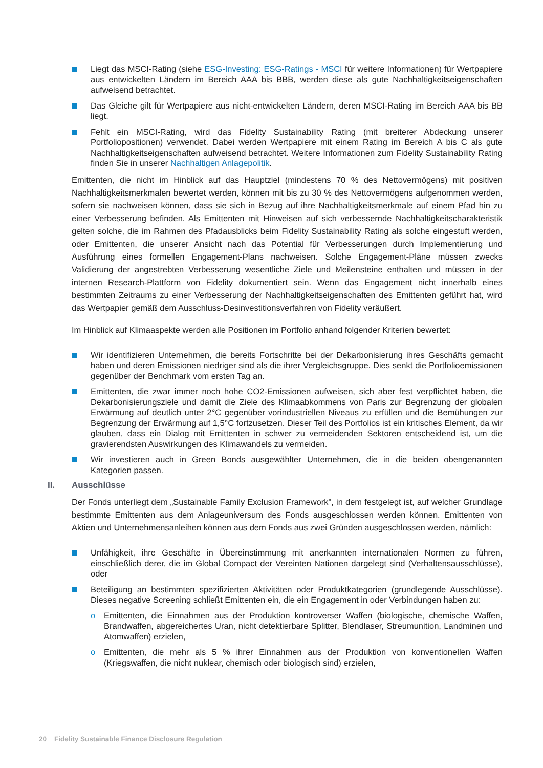Liegt das MSCI-Rating (siehe ESG-Investing: ESG-Ratings - MSCI für weitere Informationen) für Wertpapiere aus entwickelten Ländern im Bereich AAA bis BBB, werden diese als gute Nachhaltigkeitseigenschaften aufweisend betrachtet.
Das Gleiche gilt für Wertpapiere aus nicht-entwickelten Ländern, deren MSCI-Rating im Bereich AAA bis BB liegt.
Fehlt ein MSCI-Rating, wird das Fidelity Sustainability Rating (mit breiterer Abdeckung unserer Portfoliopositionen) verwendet. Dabei werden Wertpapiere mit einem Rating im Bereich A bis C als gute Nachhaltigkeitseigenschaften aufweisend betrachtet. Weitere Informationen zum Fidelity Sustainability Rating finden Sie in unserer Nachhaltigen Anlagepolitik.
Emittenten, die nicht im Hinblick auf das Hauptziel (mindestens 70 % des Nettovermögens) mit positiven Nachhaltigkeitsmerkmalen bewertet werden, können mit bis zu 30 % des Nettovermögens aufgenommen werden, sofern sie nachweisen können, dass sie sich in Bezug auf ihre Nachhaltigkeitsmerkmale auf einem Pfad hin zu einer Verbesserung befinden. Als Emittenten mit Hinweisen auf sich verbessernde Nachhaltigkeitscharakteristik gelten solche, die im Rahmen des Pfadausblicks beim Fidelity Sustainability Rating als solche eingestuft werden, oder Emittenten, die unserer Ansicht nach das Potential für Verbesserungen durch Implementierung und Ausführung eines formellen Engagement-Plans nachweisen. Solche Engagement-Pläne müssen zwecks Validierung der angestrebten Verbesserung wesentliche Ziele und Meilensteine enthalten und müssen in der internen Research-Plattform von Fidelity dokumentiert sein. Wenn das Engagement nicht innerhalb eines bestimmten Zeitraums zu einer Verbesserung der Nachhaltigkeitseigenschaften des Emittenten geführt hat, wird das Wertpapier gemäß dem Ausschluss-Desinvestitionsverfahren von Fidelity veräußert.
Im Hinblick auf Klimaaspekte werden alle Positionen im Portfolio anhand folgender Kriterien bewertet:
Wir identifizieren Unternehmen, die bereits Fortschritte bei der Dekarbonisierung ihres Geschäfts gemacht haben und deren Emissionen niedriger sind als die ihrer Vergleichsgruppe. Dies senkt die Portfolioemissionen gegenüber der Benchmark vom ersten Tag an.
Emittenten, die zwar immer noch hohe CO2-Emissionen aufweisen, sich aber fest verpflichtet haben, die Dekarbonisierungsziele und damit die Ziele des Klimaabkommens von Paris zur Begrenzung der globalen Erwärmung auf deutlich unter 2°C gegenüber vorindustriellen Niveaus zu erfüllen und die Bemühungen zur Begrenzung der Erwärmung auf 1,5°C fortzusetzen. Dieser Teil des Portfolios ist ein kritisches Element, da wir glauben, dass ein Dialog mit Emittenten in schwer zu vermeidenden Sektoren entscheidend ist, um die gravierendsten Auswirkungen des Klimawandels zu vermeiden.
Wir investieren auch in Green Bonds ausgewählter Unternehmen, die in die beiden obengenannten Kategorien passen.
II. Ausschlüsse
Der Fonds unterliegt dem „Sustainable Family Exclusion Framework", in dem festgelegt ist, auf welcher Grundlage bestimmte Emittenten aus dem Anlageuniversum des Fonds ausgeschlossen werden können. Emittenten von Aktien und Unternehmensanleihen können aus dem Fonds aus zwei Gründen ausgeschlossen werden, nämlich:
Unfähigkeit, ihre Geschäfte in Übereinstimmung mit anerkannten internationalen Normen zu führen, einschließlich derer, die im Global Compact der Vereinten Nationen dargelegt sind (Verhaltensausschlüsse), oder
Beteiligung an bestimmten spezifizierten Aktivitäten oder Produktkategorien (grundlegende Ausschlüsse). Dieses negative Screening schließt Emittenten ein, die ein Engagement in oder Verbindungen haben zu:
o Emittenten, die Einnahmen aus der Produktion kontroverser Waffen (biologische, chemische Waffen, Brandwaffen, abgereichertes Uran, nicht detektierbare Splitter, Blendlaser, Streumunition, Landminen und Atomwaffen) erzielen,
o Emittenten, die mehr als 5 % ihrer Einnahmen aus der Produktion von konventionellen Waffen (Kriegswaffen, die nicht nuklear, chemisch oder biologisch sind) erzielen,
20 Fidelity Sustainable Finance Disclosure Regulation